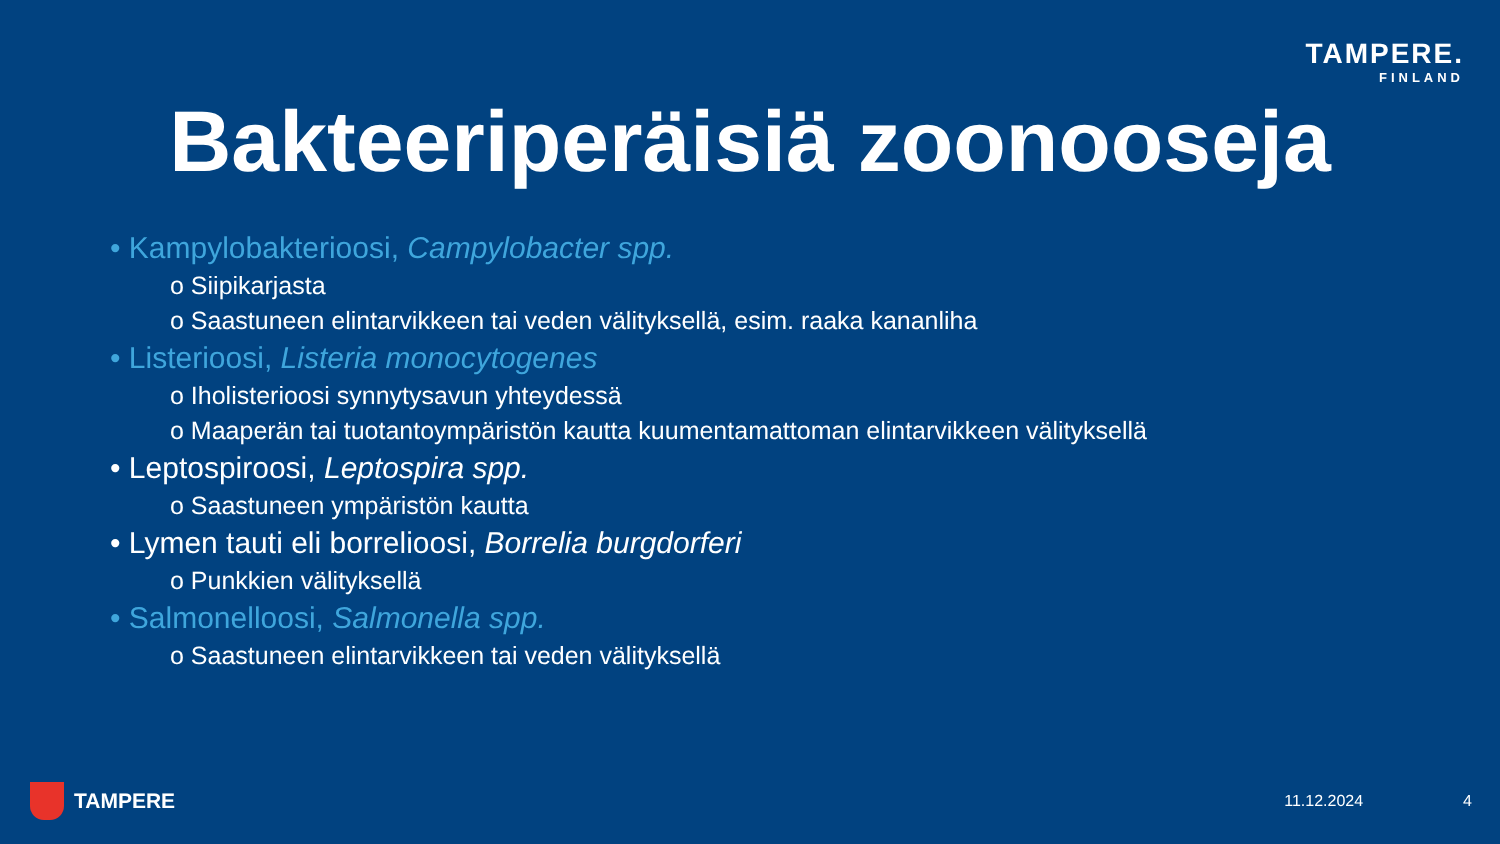TAMPERE.
FINLAND
Bakteeriperäisiä zoonooseja
• Kampylobakterioosi, Campylobacter spp.
o Siipikarjasta
o Saastuneen elintarvikkeen tai veden välityksellä, esim. raaka kananliha
• Listerioosi, Listeria monocytogenes
o Iholisterioosi synnytysavun yhteydessä
o Maaperän tai tuotantoympäristön kautta kuumentamattoman elintarvikkeen välityksellä
• Leptospiroosi, Leptospira spp.
o Saastuneen ympäristön kautta
• Lymen tauti eli borrelioosi, Borrelia burgdorferi
o Punkkien välityksellä
• Salmonelloosi, Salmonella spp.
o Saastuneen elintarvikkeen tai veden välityksellä
TAMPERE
11.12.2024 4